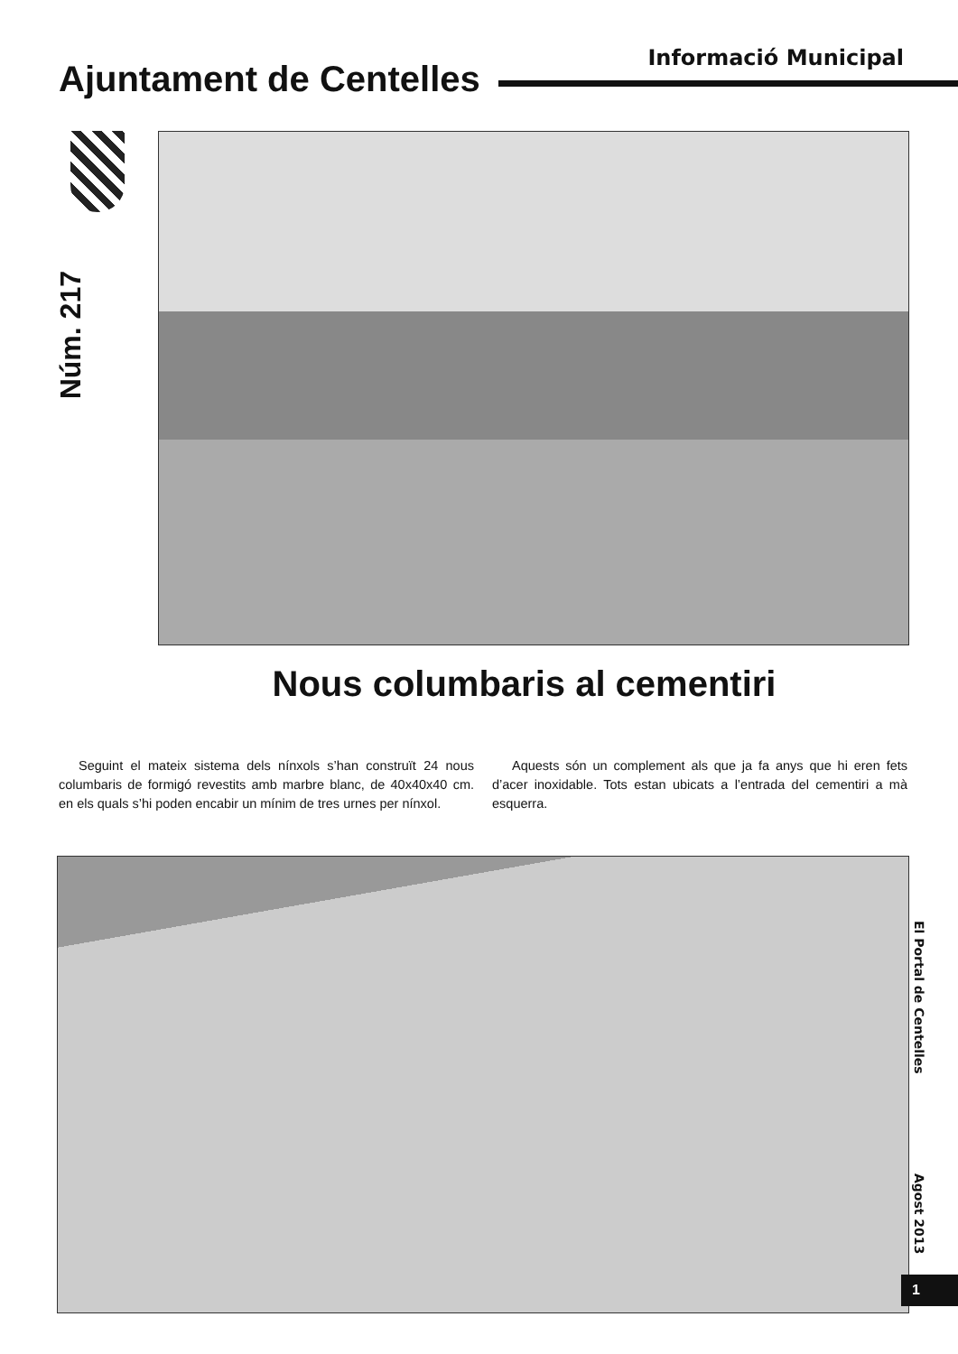Ajuntament de Centelles
Informació Municipal
Núm. 217
Nous columbaris al cementiri
Seguint el mateix sistema dels nínxols s’han construït 24 nous columbaris de formigó revestits amb marbre blanc, de 40x40x40 cm. en els quals s’hi poden encabir un mínim de tres urnes per nínxol.
Aquests són un complement als que ja fa anys que hi eren fets d’acer inoxidable. Tots estan ubicats a l’entrada del cementiri a mà esquerra.
El Portal de Centelles
Agost 2013
1